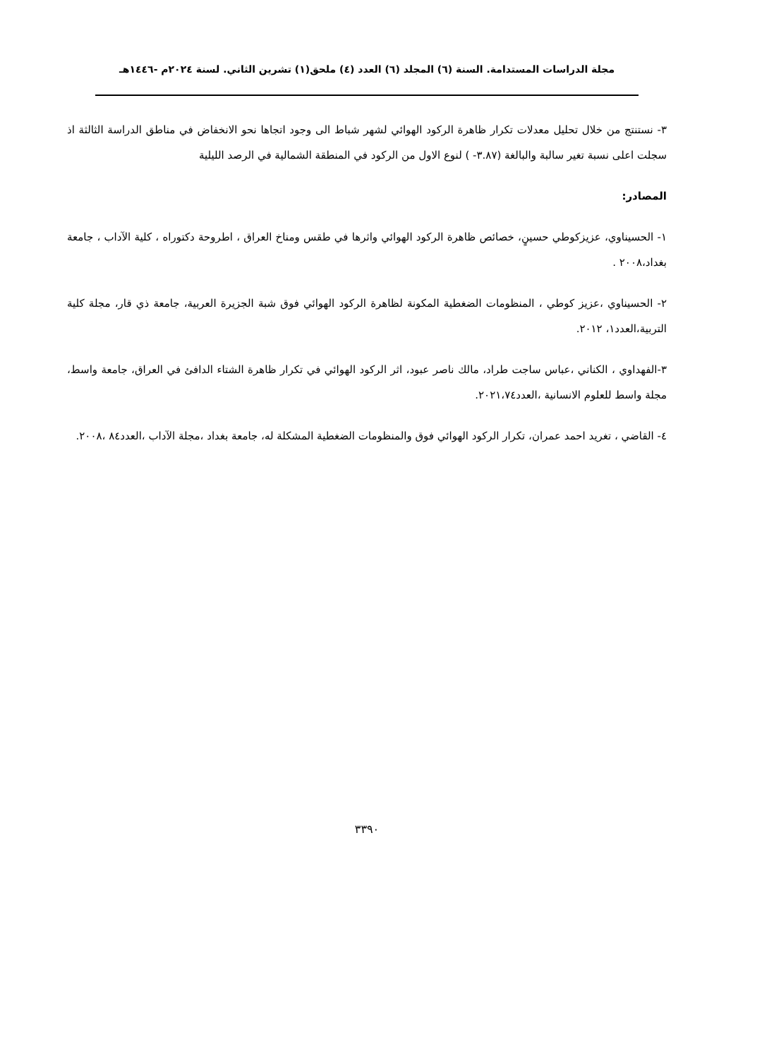مجلة الدراسات المستدامة. السنة (٦) المجلد (٦) العدد (٤) ملحق(١) تشرين الثاني. لسنة ٢٠٢٤م -١٤٤٦هـ
٣- نستنتج من خلال تحليل معدلات تكرار ظاهرة الركود الهوائي لشهر شباط الى وجود اتجاها نحو الانخفاض في مناطق الدراسة الثالثة اذ سجلت اعلى نسبة تغير سالبة والبالغة (٣.٨٧- ) لنوع الاول من الركود في المنطقة الشمالية في الرصد الليلية
المصادر:
١- الحسيناوي، عزيزكوطي حسينٍ، خصائص ظاهرة الركود الهوائي واثرها في طقس ومناخ العراق ، اطروحة دكتوراه ، كلية الآداب ، جامعة بغداد،٢٠٠٨ .
٢- الحسيناوي ،عزيز كوطي ، المنظومات الضغطية المكونة لظاهرة الركود الهوائي فوق شبة الجزيرة العربية، جامعة ذي قار، مجلة كلية التربية،العدد١، ٢٠١٢.
٣-الفهداوي ، الكناني ،عباس ساجت طراد، مالك ناصر عبود، اثر الركود الهوائي في تكرار ظاهرة الشتاء الدافئ في العراق، جامعة واسط، مجلة واسط للعلوم الانسانية ،العدد٢٠٢١،٧٤.
٤- القاضي ، تغريد احمد عمران، تكرار الركود الهوائي فوق والمنظومات الضغطية المشكلة له، جامعة بغداد ،مجلة الآداب ،العدد٨٤ ،٢٠٠٨.
٣٣٩٠